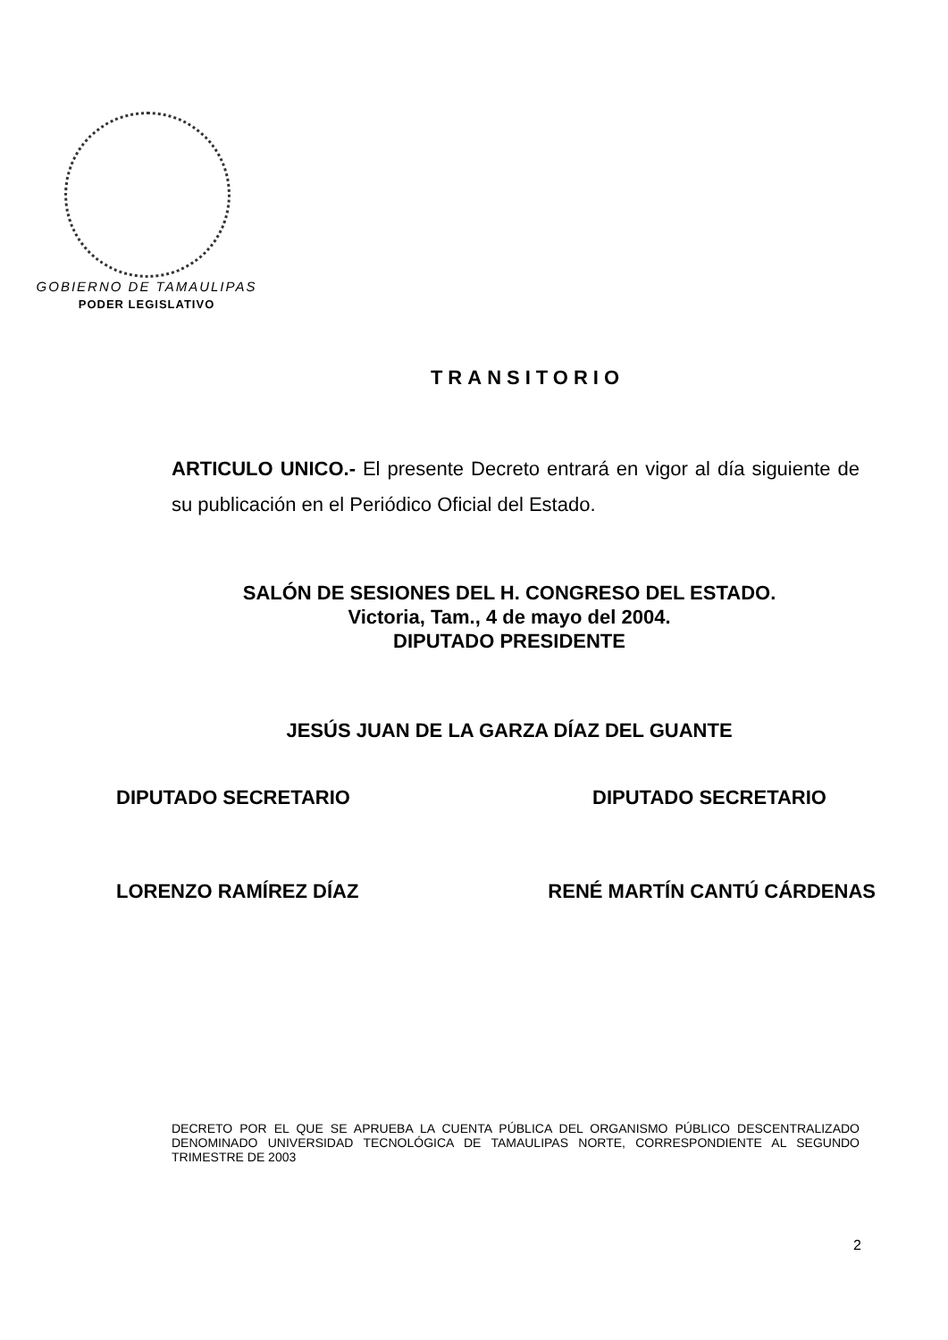GOBIERNO DE TAMAULIPAS
PODER LEGISLATIVO
TRANSITORIO
ARTICULO UNICO.- El presente Decreto entrará en vigor al día siguiente de su publicación en el Periódico Oficial del Estado.
SALÓN DE SESIONES DEL H. CONGRESO DEL ESTADO.
Victoria, Tam., 4 de mayo del 2004.
DIPUTADO PRESIDENTE
JESÚS JUAN DE LA GARZA DÍAZ DEL GUANTE
DIPUTADO SECRETARIO DIPUTADO SECRETARIO
LORENZO RAMÍREZ DÍAZ RENÉ MARTÍN CANTÚ CÁRDENAS
DECRETO POR EL QUE SE APRUEBA LA CUENTA PÚBLICA DEL ORGANISMO PÚBLICO DESCENTRALIZADO DENOMINADO UNIVERSIDAD TECNOLÓGICA DE TAMAULIPAS NORTE, CORRESPONDIENTE AL SEGUNDO TRIMESTRE DE 2003
2